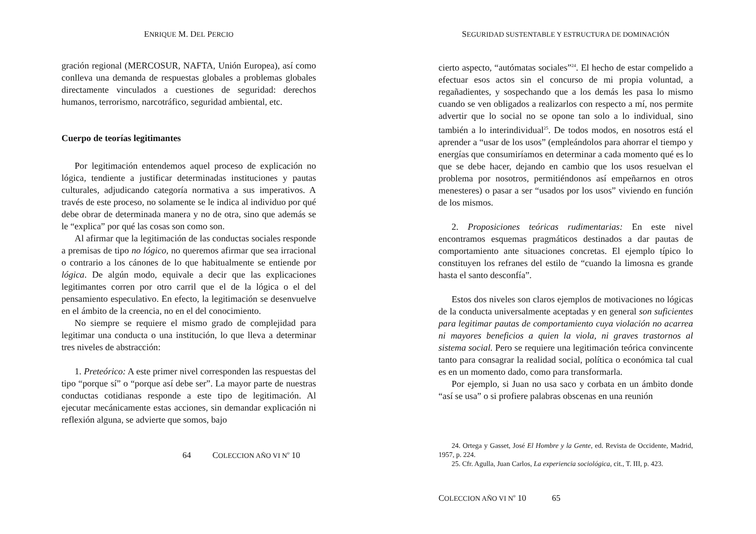ENRIQUE M. DEL PERCIO
gración regional (MERCOSUR, NAFTA, Unión Europea), así como conlleva una demanda de respuestas globales a problemas globales directamente vinculados a cuestiones de seguridad: derechos humanos, terrorismo, narcotráfico, seguridad ambiental, etc.
Cuerpo de teorías legitimantes
Por legitimación entendemos aquel proceso de explicación no lógica, tendiente a justificar determinadas instituciones y pautas culturales, adjudicando categoría normativa a sus imperativos. A través de este proceso, no solamente se le indica al individuo por qué debe obrar de determinada manera y no de otra, sino que además se le “explica” por qué las cosas son como son.
Al afirmar que la legitimación de las conductas sociales responde a premisas de tipo no lógico, no queremos afirmar que sea irracional o contrario a los cánones de lo que habitualmente se entiende por lógica. De algún modo, equivale a decir que las explicaciones legitimantes corren por otro carril que el de la lógica o el del pensamiento especulativo. En efecto, la legitimación se desenvuelve en el ámbito de la creencia, no en el del conocimiento.
No siempre se requiere el mismo grado de complejidad para legitimar una conducta o una institución, lo que lleva a determinar tres niveles de abstracción:
1. Preteórico: A este primer nivel corresponden las respuestas del tipo “porque sí” o “porque así debe ser”. La mayor parte de nuestras conductas cotidianas responde a este tipo de legitimación. Al ejecutar mecánicamente estas acciones, sin demandar explicación ni reflexión alguna, se advierte que somos, bajo
64 COLECCION AÑO VI N<sup>o</sup> 10
SEGURIDAD SUSTENTABLE Y ESTRUCTURA DE DOMINACIÓN
cierto aspecto, “autómatas sociales”<sup>24</sup>. El hecho de estar compelido a efectuar esos actos sin el concurso de mi propia voluntad, a regañadientes, y sospechando que a los demás les pasa lo mismo cuando se ven obligados a realizarlos con respecto a mí, nos permite advertir que lo social no se opone tan solo a lo individual, sino también a lo interindividual<sup>25</sup>. De todos modos, en nosotros está el aprender a “usar de los usos” (empleándolos para ahorrar el tiempo y energías que consumiríamos en determinar a cada momento qué es lo que se debe hacer, dejando en cambio que los usos resuelvan el problema por nosotros, permitiéndonos así empeñarnos en otros menesteres) o pasar a ser “usados por los usos” viviendo en función de los mismos.
2. Proposiciones teóricas rudimentarias: En este nivel encontramos esquemas pragmáticos destinados a dar pautas de comportamiento ante situaciones concretas. El ejemplo típico lo constituyen los refranes del estilo de “cuando la limosna es grande hasta el santo desconfía”.
Estos dos niveles son claros ejemplos de motivaciones no lógicas de la conducta universalmente aceptadas y en general son suficientes para legitimar pautas de comportamiento cuya violación no acarrea ni mayores beneficios a quien la viola, ni graves trastornos al sistema social. Pero se requiere una legitimación teórica convincente tanto para consagrar la realidad social, política o económica tal cual es en un momento dado, como para transformarla.
Por ejemplo, si Juan no usa saco y corbata en un ámbito donde “así se usa” o si profiere palabras obscenas en una reunión
24. Ortega y Gasset, José El Hombre y la Gente, ed. Revista de Occidente, Madrid, 1957, p. 224.
25. Cfr. Agulla, Juan Carlos, La experiencia sociológica, cit., T. III, p. 423.
COLECCION AÑO VI N<sup>o</sup> 10 65